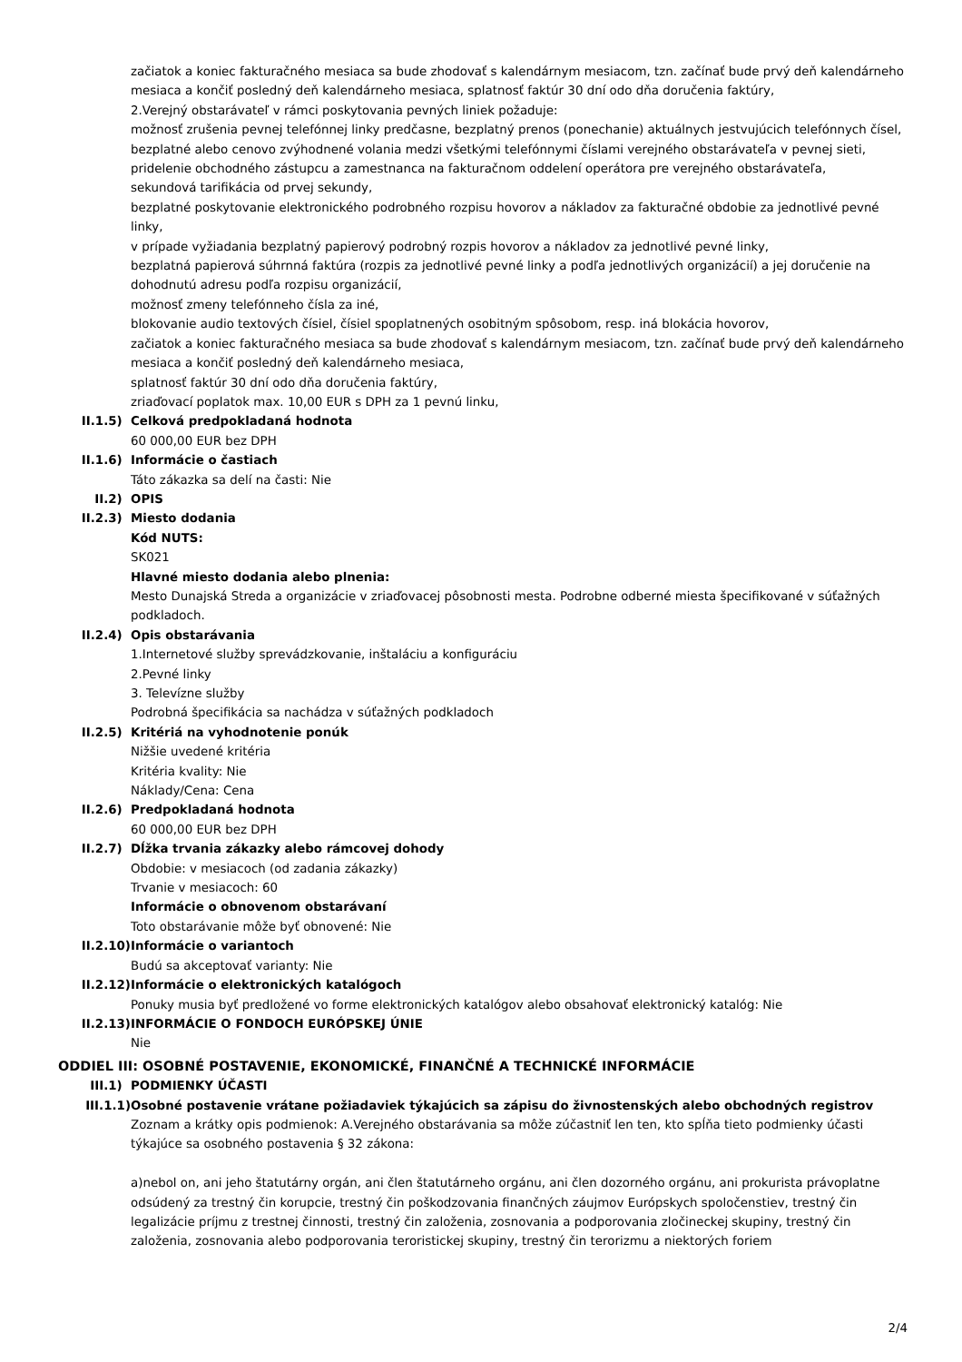začiatok a koniec fakturačného mesiaca sa bude zhodovať s kalendárnym mesiacom, tzn. začínať bude prvý deň kalendárneho mesiaca a končiť posledný deň kalendárneho mesiaca, splatnosť faktúr 30 dní odo dňa doručenia faktúry,
2.Verejný obstarávateľ v rámci poskytovania pevných liniek požaduje:
možnosť zrušenia pevnej telefónnej linky predčasne, bezplatný prenos (ponechanie) aktuálnych jestvujúcich telefónnych čísel,
bezplatné alebo cenovo zvýhodnené volania medzi všetkými telefónnymi číslami verejného obstarávateľa v pevnej sieti,
pridelenie obchodného zástupcu a zamestnanca na fakturačnom oddelení operátora pre verejného obstarávateľa,
sekundová tarifikácia od prvej sekundy,
bezplatné poskytovanie elektronického podrobného rozpisu hovorov a nákladov za fakturačné obdobie za jednotlivé pevné linky,
v prípade vyžiadania bezplatný papierový podrobný rozpis hovorov a nákladov za jednotlivé pevné linky,
bezplatná papierová súhrnná faktúra (rozpis za jednotlivé pevné linky a podľa jednotlivých organizácií) a jej doručenie na dohodnutú adresu podľa rozpisu organizácií,
možnosť zmeny telefónneho čísla za iné,
blokovanie audio textových čísiel, čísiel spoplatnených osobitným spôsobom, resp. iná blokácia hovorov,
začiatok a koniec fakturačného mesiaca sa bude zhodovať s kalendárnym mesiacom, tzn. začínať bude prvý deň kalendárneho mesiaca a končiť posledný deň kalendárneho mesiaca,
splatnosť faktúr 30 dní odo dňa doručenia faktúry,
zriaďovací poplatok max. 10,00 EUR s DPH za 1 pevnú linku,
II.1.5) Celková predpokladaná hodnota
60 000,00 EUR bez DPH
II.1.6) Informácie o častiach
Táto zákazka sa delí na časti: Nie
II.2) OPIS
II.2.3) Miesto dodania
Kód NUTS:
SK021
Hlavné miesto dodania alebo plnenia:
Mesto Dunajská Streda a organizácie v zriaďovacej pôsobnosti mesta. Podrobne odberné miesta špecifikované v súťažných podkladoch.
II.2.4) Opis obstarávania
1.Internetové služby sprevádzkovanie, inštaláciu a konfiguráciu
2.Pevné linky
3. Televízne služby
Podrobná špecifikácia sa nachádza v súťažných podkladoch
II.2.5) Kritériá na vyhodnotenie ponúk
Nižšie uvedené kritéria
Kritéria kvality: Nie
Náklady/Cena: Cena
II.2.6) Predpokladaná hodnota
60 000,00 EUR bez DPH
II.2.7) Dĺžka trvania zákazky alebo rámcovej dohody
Obdobie: v mesiacoch (od zadania zákazky)
Trvanie v mesiacoch: 60
Informácie o obnovenom obstarávaní
Toto obstarávanie môže byť obnovené: Nie
II.2.10) Informácie o variantoch
Budú sa akceptovať varianty: Nie
II.2.12) Informácie o elektronických katalógoch
Ponuky musia byť predložené vo forme elektronických katalógov alebo obsahovať elektronický katalóg: Nie
II.2.13) INFORMÁCIE O FONDOCH EURÓPSKEJ ÚNIE
Nie
ODDIEL III: OSOBNÉ POSTAVENIE, EKONOMICKÉ, FINANČNÉ A TECHNICKÉ INFORMÁCIE
III.1) PODMIENKY ÚČASTI
III.1.1) Osobné postavenie vrátane požiadaviek týkajúcich sa zápisu do živnostenských alebo obchodných registrov
Zoznam a krátky opis podmienok: A.Verejného obstarávania sa môže zúčastniť len ten, kto spĺňa tieto podmienky účasti týkajúce sa osobného postavenia § 32 zákona:
a)nebol on, ani jeho štatutárny orgán, ani člen štatutárneho orgánu, ani člen dozorného orgánu, ani prokurista právoplatne odsúdený za trestný čin korupcie, trestný čin poškodzovania finančných záujmov Európskych spoločenstiev, trestný čin legalizácie príjmu z trestnej činnosti, trestný čin založenia, zosnovania a podporovania zločineckej skupiny, trestný čin založenia, zosnovania alebo podporovania teroristickej skupiny, trestný čin terorizmu a niektorých foriem
2/4